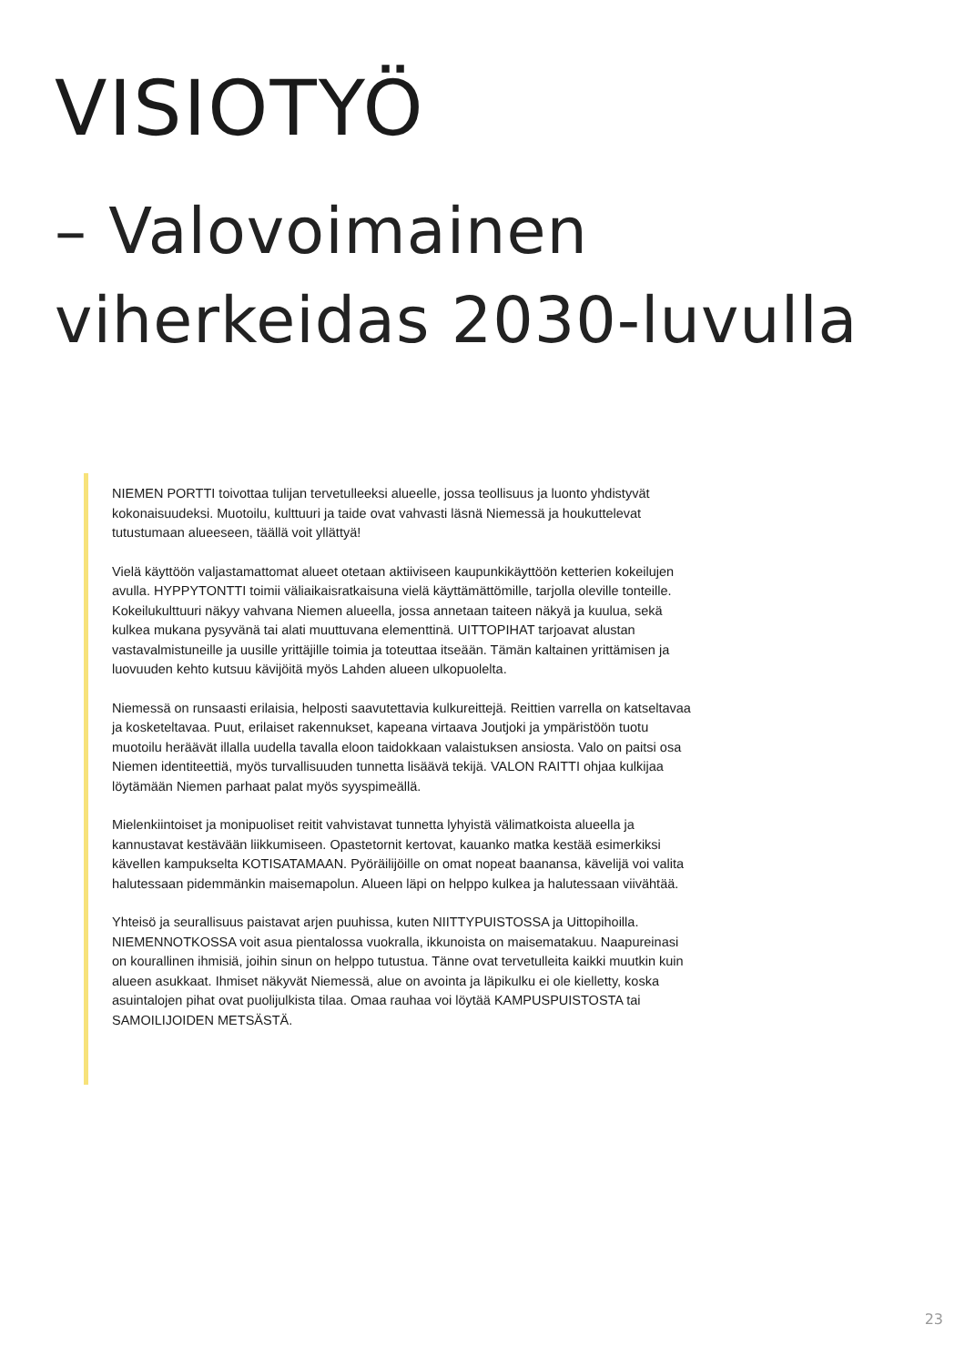VISIOTYÖ
– Valovoimainen
viherkeidas 2030-luvulla
NIEMEN PORTTI toivottaa tulijan tervetulleeksi alueelle, jossa teollisuus ja luonto yhdistyvät kokonaisuudeksi. Muotoilu, kulttuuri ja taide ovat vahvasti läsnä Niemessä ja houkuttelevat tutustumaan alueeseen, täällä voit yllättyä!
Vielä käyttöön valjastamattomat alueet otetaan aktiiviseen kaupunkikäyttöön ketterien kokeilujen avulla. HYPPYTONTTI toimii väliaikaisratkaisuna vielä käyttämättömille, tarjolla oleville tonteille. Kokeilukulttuuri näkyy vahvana Niemen alueella, jossa annetaan taiteen näkyä ja kuulua, sekä kulkea mukana pysyvänä tai alati muuttuvana elementtinä. UITTOPIHAT tarjoavat alustan vastavalmistuneille ja uusille yrittäjille toimia ja toteuttaa itseään. Tämän kaltainen yrittämisen ja luovuuden kehto kutsuu kävijöitä myös Lahden alueen ulkopuolelta.
Niemessä on runsaasti erilaisia, helposti saavutettavia kulkureittejä. Reittien varrella on katseltavaa ja kosketeltavaa. Puut, erilaiset rakennukset, kapeana virtaava Joutjoki ja ympäristöön tuotu muotoilu heräävät illalla uudella tavalla eloon taidokkaan valaistuksen ansiosta. Valo on paitsi osa Niemen identiteettiä, myös turvallisuuden tunnetta lisäävä tekijä. VALON RAITTI ohjaa kulkijaa löytämään Niemen parhaat palat myös syyspimeällä.
Mielenkiintoiset ja monipuoliset reitit vahvistavat tunnetta lyhyistä välimatkoista alueella ja kannustavat kestävään liikkumiseen. Opastetornit kertovat, kauanko matka kestää esimerkiksi kävellen kampukselta KOTISATAMAAN. Pyöräilijöille on omat nopeat baanansa, kävelijä voi valita halutessaan pidemmänkin maisemapolun. Alueen läpi on helppo kulkea ja halutessaan viivähtää.
Yhteisö ja seurallisuus paistavat arjen puuhissa, kuten NIITTYPUISTOSSA ja Uittopihoilla. NIEMENNOTKOSSA voit asua pientalossa vuokralla, ikkunoista on maisematakuu. Naapureinasi on kourallinen ihmisiä, joihin sinun on helppo tutustua. Tänne ovat tervetulleita kaikki muutkin kuin alueen asukkaat. Ihmiset näkyvät Niemessä, alue on avointa ja läpikulku ei ole kielletty, koska asuintalojen pihat ovat puolijulkista tilaa. Omaa rauhaa voi löytää KAMPUSPUISTOSTA tai SAMOILIJOIDEN METSÄSTÄ.
23